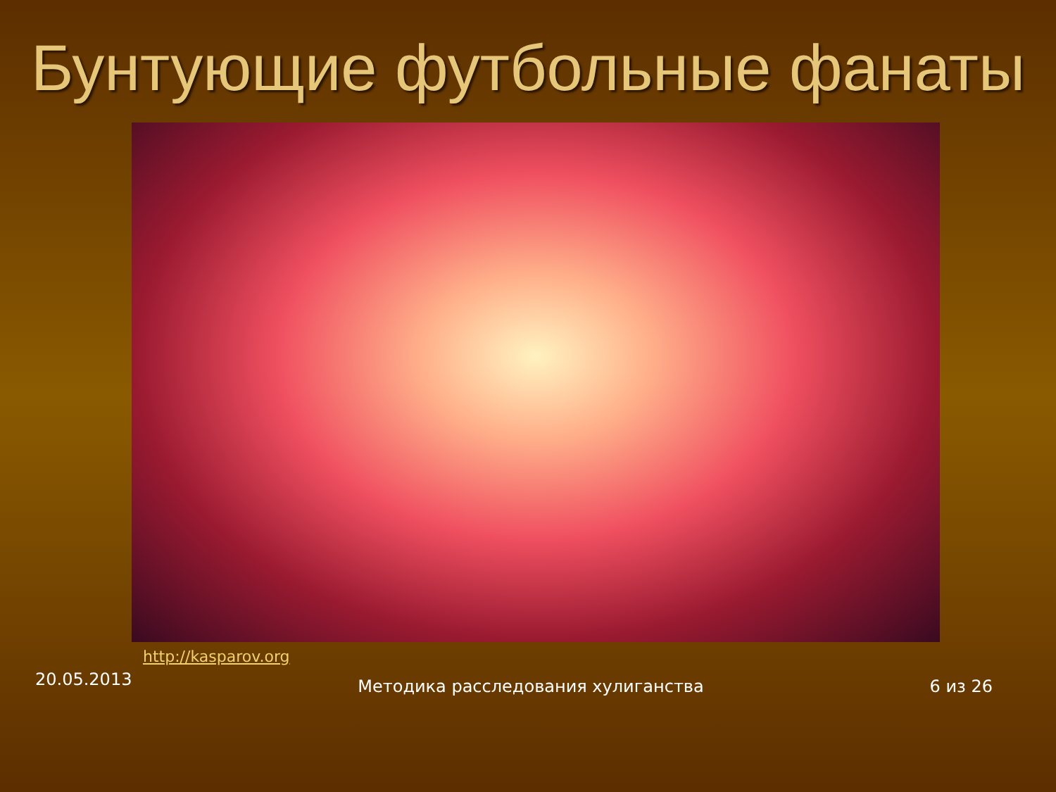Бунтующие футбольные фанаты
http://kasparov.org
20.05.2013 Методика расследования хулиганства 6 из 26